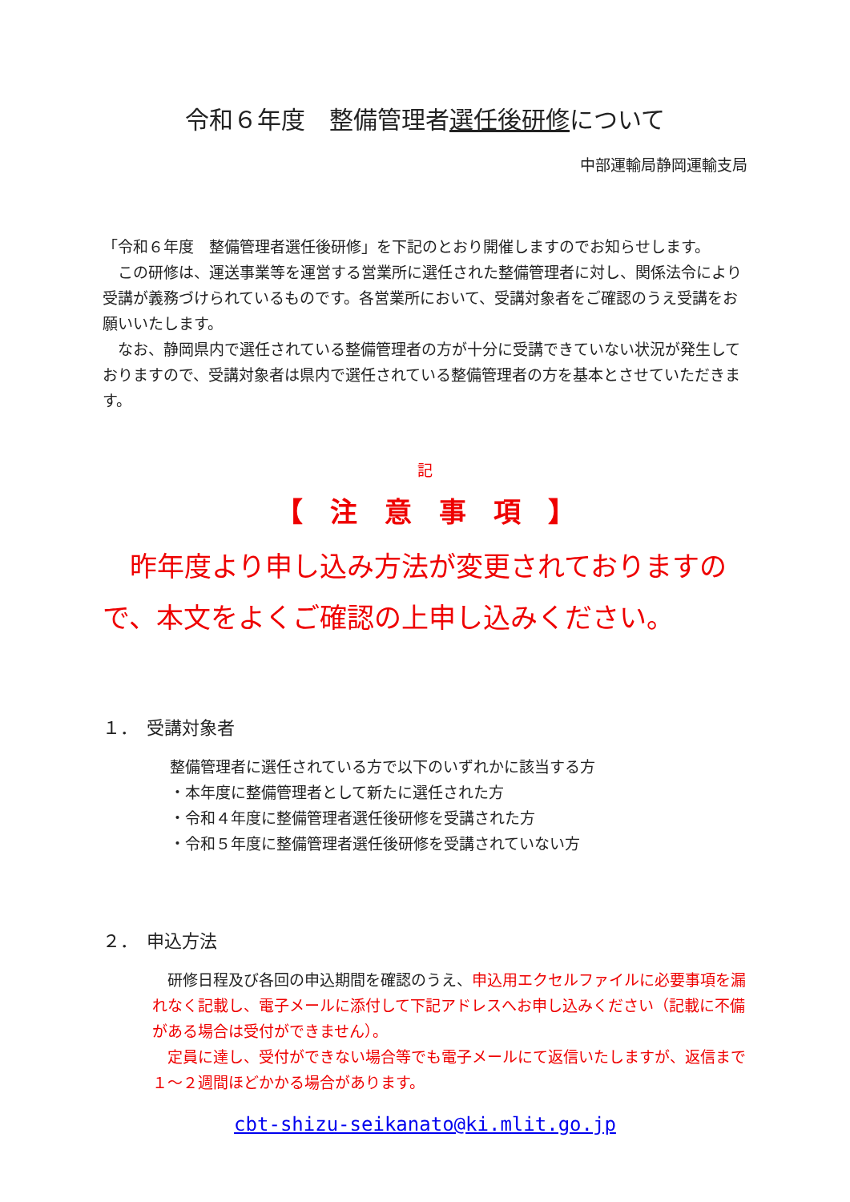令和６年度　整備管理者選任後研修について
中部運輸局静岡運輸支局
「令和６年度　整備管理者選任後研修」を下記のとおり開催しますのでお知らせします。
　この研修は、運送事業等を運営する営業所に選任された整備管理者に対し、関係法令により受講が義務づけられているものです。各営業所において、受講対象者をご確認のうえ受講をお願いいたします。
　なお、静岡県内で選任されている整備管理者の方が十分に受講できていない状況が発生しておりますので、受講対象者は県内で選任されている整備管理者の方を基本とさせていただきます。
記
【　注　意　事　項　】
　昨年度より申し込み方法が変更されておりますので、本文をよくご確認の上申し込みください。
１．　受講対象者
整備管理者に選任されている方で以下のいずれかに該当する方
・本年度に整備管理者として新たに選任された方
・令和４年度に整備管理者選任後研修を受講された方
・令和５年度に整備管理者選任後研修を受講されていない方
２．　申込方法
　研修日程及び各回の申込期間を確認のうえ、申込用エクセルファイルに必要事項を漏れなく記載し、電子メールに添付して下記アドレスへお申し込みください（記載に不備がある場合は受付ができません）。
　定員に達し、受付ができない場合等でも電子メールにて返信いたしますが、返信まで１～２週間ほどかかる場合があります。
cbt-shizu-seikanato@ki.mlit.go.jp